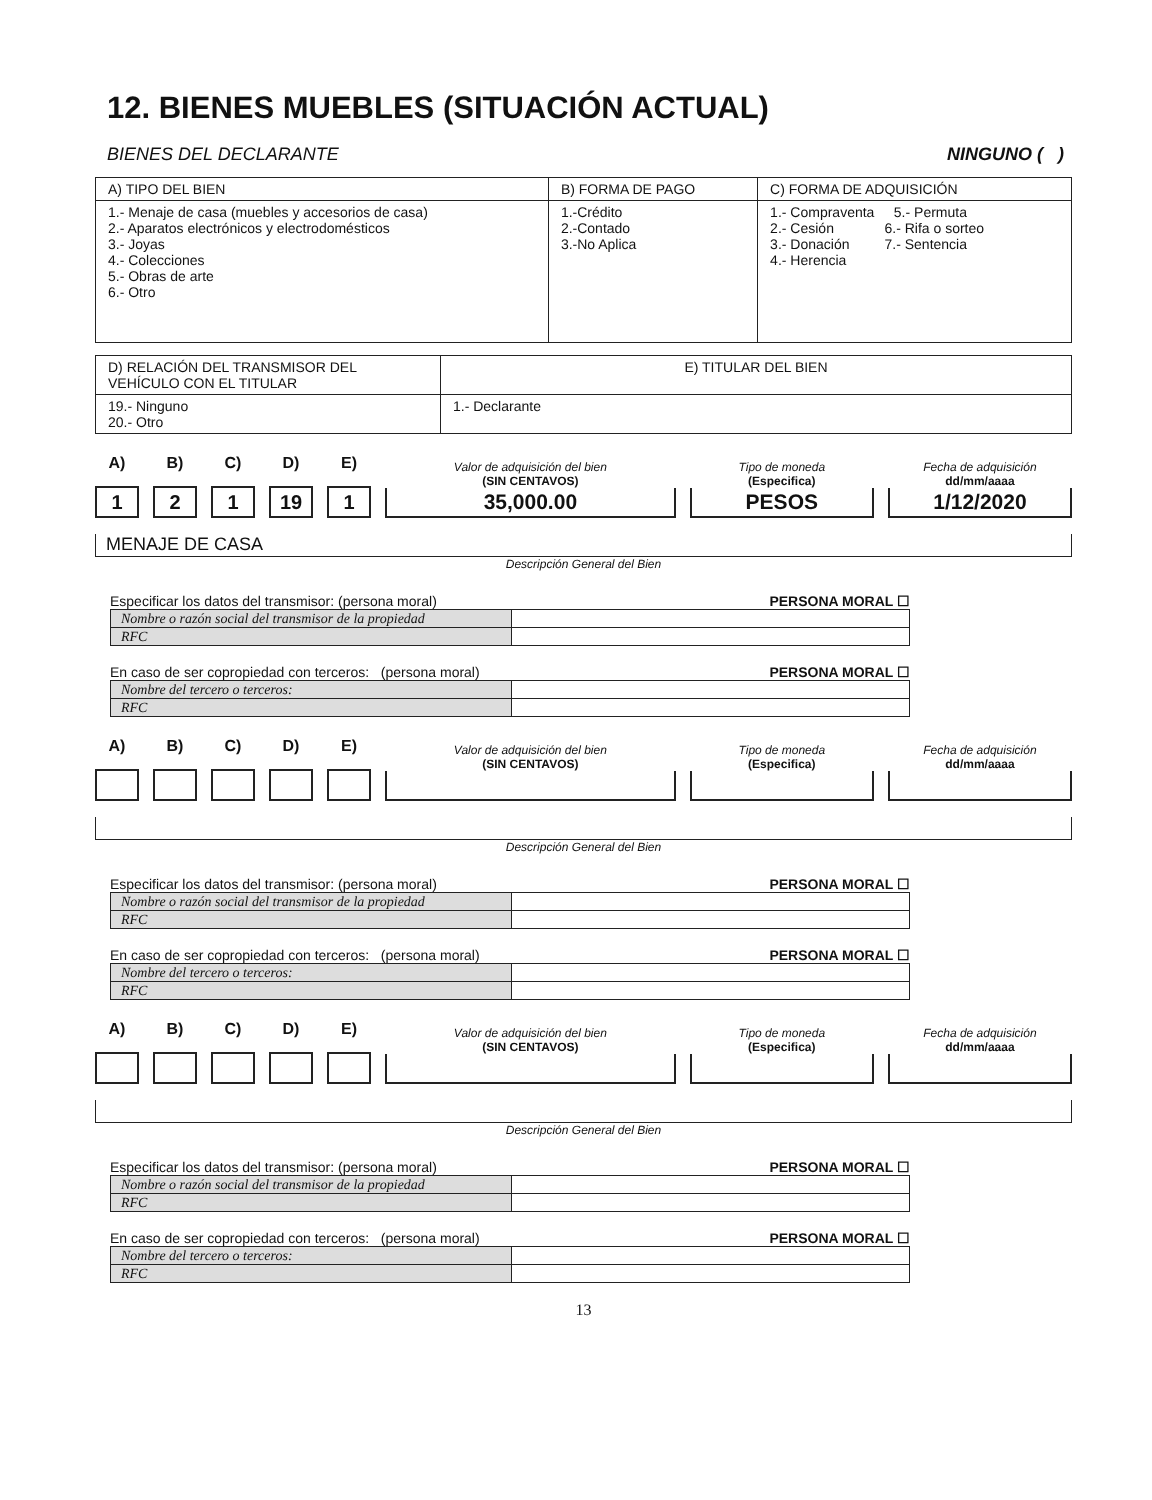12. BIENES MUEBLES (SITUACIÓN ACTUAL)
BIENES DEL DECLARANTE NINGUNO ( )
| A) TIPO DEL BIEN | B) FORMA DE PAGO | C) FORMA DE ADQUISICIÓN |
| --- | --- | --- |
| 1.- Menaje de casa (muebles y accesorios de casa) 2.- Aparatos electrónicos y electrodomésticos 3.- Joyas 4.- Colecciones 5.- Obras de arte 6.- Otro | 1.-Crédito 2.-Contado 3.-No Aplica | 1.- Compraventa 5.- Permuta 2.- Cesión 6.- Rifa o sorteo 3.- Donación 7.- Sentencia 4.- Herencia |
| D) RELACIÓN DEL TRANSMISOR DEL VEHÍCULO CON EL TITULAR | E) TITULAR DEL BIEN |
| --- | --- |
| 19.- Ninguno 20.- Otro | 1.- Declarante |
A)
1
B)
2
C)
1
D)
19
E)
1
Valor de adquisición del bien
(SIN CENTAVOS)
35,000.00
Tipo de moneda
(Especifica)
PESOS
Fecha de adquisición
dd/mm/aaaa
1/12/2020
MENAJE DE CASA
Descripción General del Bien
Especificar los datos del transmisor: (persona moral) PERSONA MORAL ☐
| Nombre o razón social del transmisor de la propiedad | |
| RFC | |
En caso de ser copropiedad con terceros: (persona moral) PERSONA MORAL ☐
| Nombre del tercero o terceros: | |
| RFC | |
A)
B)
C)
D)
E)
Valor de adquisición del bien
(SIN CENTAVOS)
Tipo de moneda
(Especifica)
Fecha de adquisición
dd/mm/aaaa
Descripción General del Bien
Especificar los datos del transmisor: (persona moral) PERSONA MORAL ☐
| Nombre o razón social del transmisor de la propiedad | |
| RFC | |
En caso de ser copropiedad con terceros: (persona moral) PERSONA MORAL ☐
| Nombre del tercero o terceros: | |
| RFC | |
A)
B)
C)
D)
E)
Valor de adquisición del bien
(SIN CENTAVOS)
Tipo de moneda
(Especifica)
Fecha de adquisición
dd/mm/aaaa
Descripción General del Bien
Especificar los datos del transmisor: (persona moral) PERSONA MORAL ☐
| Nombre o razón social del transmisor de la propiedad | |
| RFC | |
En caso de ser copropiedad con terceros: (persona moral) PERSONA MORAL ☐
| Nombre del tercero o terceros: | |
| RFC | |
13